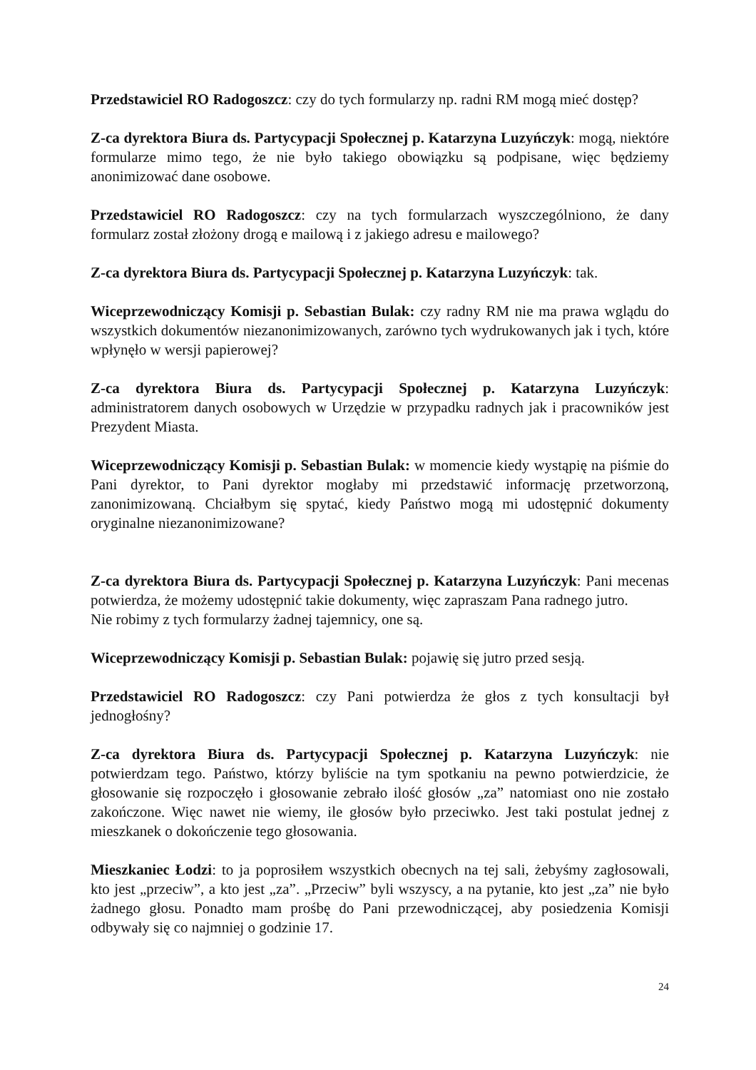Przedstawiciel RO Radogoszcz: czy do tych formularzy np. radni RM mogą mieć dostęp?
Z-ca dyrektora Biura ds. Partycypacji Społecznej p. Katarzyna Luzyńczyk: mogą, niektóre formularze mimo tego, że nie było takiego obowiązku są podpisane, więc będziemy anonimizować dane osobowe.
Przedstawiciel RO Radogoszcz: czy na tych formularzach wyszczególniono, że dany formularz został złożony drogą e mailową i z jakiego adresu e mailowego?
Z-ca dyrektora Biura ds. Partycypacji Społecznej p. Katarzyna Luzyńczyk: tak.
Wiceprzewodniczący Komisji p. Sebastian Bulak: czy radny RM nie ma prawa wglądu do wszystkich dokumentów niezanonimizowanych, zarówno tych wydrukowanych jak i tych, które wpłynęło w wersji papierowej?
Z-ca dyrektora Biura ds. Partycypacji Społecznej p. Katarzyna Luzyńczyk: administratorem danych osobowych w Urzędzie w przypadku radnych jak i pracowników jest Prezydent Miasta.
Wiceprzewodniczący Komisji p. Sebastian Bulak: w momencie kiedy wystąpię na piśmie do Pani dyrektor, to Pani dyrektor mogłaby mi przedstawić informację przetworzoną, zanonimizowaną. Chciałbym się spytać, kiedy Państwo mogą mi udostępnić dokumenty oryginalne niezanonimizowane?
Z-ca dyrektora Biura ds. Partycypacji Społecznej p. Katarzyna Luzyńczyk: Pani mecenas potwierdza, że możemy udostępnić takie dokumenty, więc zapraszam Pana radnego jutro.
Nie robimy z tych formularzy żadnej tajemnicy, one są.
Wiceprzewodniczący Komisji p. Sebastian Bulak: pojawię się jutro przed sesją.
Przedstawiciel RO Radogoszcz: czy Pani potwierdza że głos z tych konsultacji był jednogłośny?
Z-ca dyrektora Biura ds. Partycypacji Społecznej p. Katarzyna Luzyńczyk: nie potwierdzam tego. Państwo, którzy byliście na tym spotkaniu na pewno potwierdzicie, że głosowanie się rozpoczęło i głosowanie zebrało ilość głosów „za” natomiast ono nie zostało zakończone. Więc nawet nie wiemy, ile głosów było przeciwko. Jest taki postulat jednej z mieszkanek o dokończenie tego głosowania.
Mieszkaniec Łodzi: to ja poprosiłem wszystkich obecnych na tej sali, żebyśmy zagłosowali, kto jest „przeciw”, a kto jest „za”. „Przeciw” byli wszyscy, a na pytanie, kto jest „za” nie było żadnego głosu. Ponadto mam prośbę do Pani przewodniczącej, aby posiedzenia Komisji odbywały się co najmniej o godzinie 17.
24